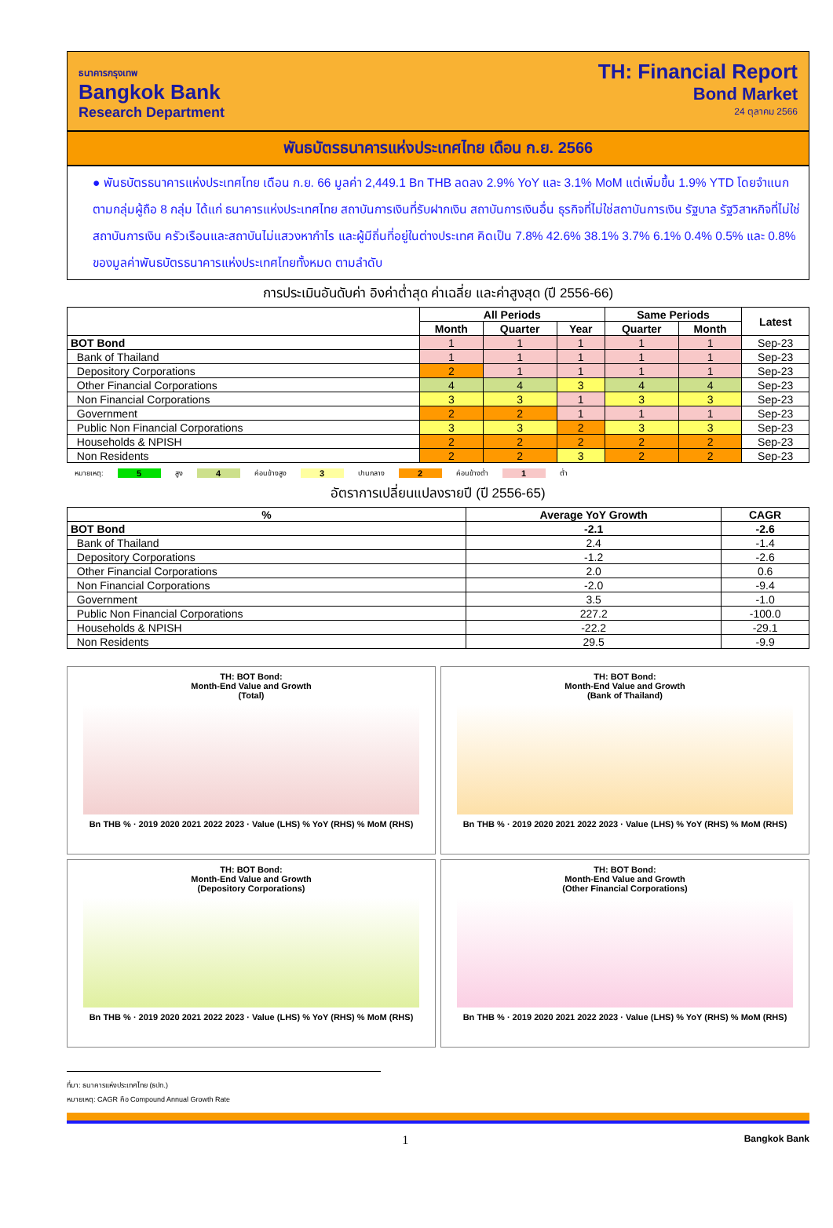ธนาคารกรุงเทพ
Bangkok Bank
Research Department
TH: Financial Report
Bond Market
24 ตุลาคม 2566
พันธบัตรธนาคารแห่งประเทศไทย เดือน ก.ย. 2566
● พันธบัตรธนาคารแห่งประเทศไทย เดือน ก.ย. 66 มูลค่า 2,449.1 Bn THB ลดลง 2.9% YoY และ 3.1% MoM แต่เพิ่มขึ้น 1.9% YTD โดยจำแนกตามกลุ่มผู้ถือ 8 กลุ่ม ได้แก่ ธนาคารแห่งประเทศไทย สถาบันการเงินที่รับฝากเงิน สถาบันการเงินอื่น ธุรกิจที่ไม่ใช่สถาบันการเงิน รัฐบาล รัฐวิสาหกิจที่ไม่ใช่สถาบันการเงิน ครัวเรือนและสถาบันไม่แสวงหากำไร และผู้มีถิ่นที่อยู่ในต่างประเทศ คิดเป็น 7.8% 42.6% 38.1% 3.7% 6.1% 0.4% 0.5% และ 0.8% ของมูลค่าพันธบัตรธนาคารแห่งประเทศไทยทั้งหมด ตามลำดับ
การประเมินอันดับค่า อิงค่าต่ำสุด ค่าเฉลี่ย และค่าสูงสุด (ปี 2556-66)
| | All Periods | | | Same Periods | | Latest |
| --- | --- | --- | --- | --- | --- | --- |
| | Month | Quarter | Year | Quarter | Month | |
| BOT Bond | 1 | 1 | 1 | 1 | 1 | Sep-23 |
| Bank of Thailand | 1 | 1 | 1 | 1 | 1 | Sep-23 |
| Depository Corporations | 2 | 1 | 1 | 1 | 1 | Sep-23 |
| Other Financial Corporations | 4 | 4 | 3 | 4 | 4 | Sep-23 |
| Non Financial Corporations | 3 | 3 | 1 | 3 | 3 | Sep-23 |
| Government | 2 | 2 | 1 | 1 | 1 | Sep-23 |
| Public Non Financial Corporations | 3 | 3 | 2 | 3 | 3 | Sep-23 |
| Households & NPISH | 2 | 2 | 2 | 2 | 2 | Sep-23 |
| Non Residents | 2 | 2 | 3 | 2 | 2 | Sep-23 |
หมายเหตุ: 5 สูง 4 ค่อนข้างสูง 3 ปานกลาง 2 ค่อนข้างต่ำ 1 ต่ำ
อัตราการเปลี่ยนแปลงรายปี (ปี 2556-65)
| % | Average YoY Growth | CAGR |
| --- | --- | --- |
| BOT Bond | -2.1 | -2.6 |
| Bank of Thailand | 2.4 | -1.4 |
| Depository Corporations | -1.2 | -2.6 |
| Other Financial Corporations | 2.0 | 0.6 |
| Non Financial Corporations | -2.0 | -9.4 |
| Government | 3.5 | -1.0 |
| Public Non Financial Corporations | 227.2 | -100.0 |
| Households & NPISH | -22.2 | -29.1 |
| Non Residents | 29.5 | -9.9 |
TH: BOT Bond:
Month-End Value and Growth
(Total)
Bn THB % · 2019 2020 2021 2022 2023 · Value (LHS) % YoY (RHS) % MoM (RHS)
TH: BOT Bond:
Month-End Value and Growth
(Bank of Thailand)
Bn THB % · 2019 2020 2021 2022 2023 · Value (LHS) % YoY (RHS) % MoM (RHS)
TH: BOT Bond:
Month-End Value and Growth
(Depository Corporations)
Bn THB % · 2019 2020 2021 2022 2023 · Value (LHS) % YoY (RHS) % MoM (RHS)
TH: BOT Bond:
Month-End Value and Growth
(Other Financial Corporations)
Bn THB % · 2019 2020 2021 2022 2023 · Value (LHS) % YoY (RHS) % MoM (RHS)
ที่มา: ธนาคารแห่งประเทศไทย (ธปท.)
หมายเหตุ: CAGR คือ Compound Annual Growth Rate
1 Bangkok Bank